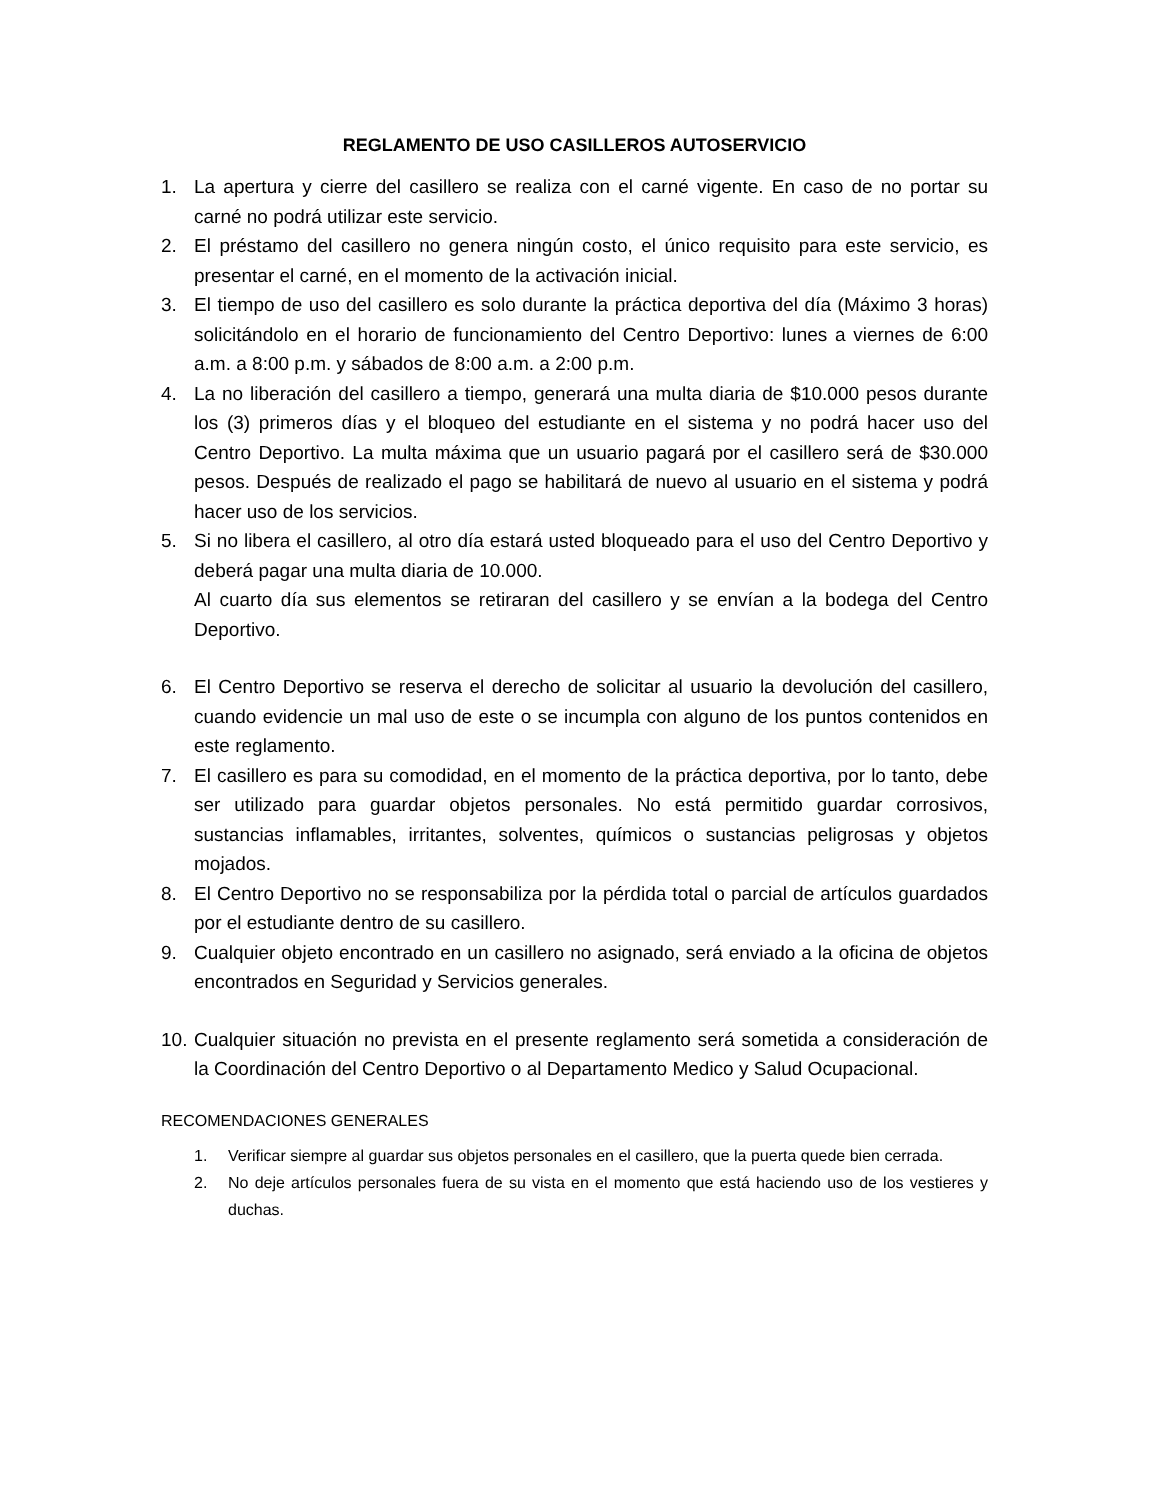REGLAMENTO DE USO CASILLEROS AUTOSERVICIO
1. La apertura y cierre del casillero se realiza con el carné vigente. En caso de no portar su carné no podrá utilizar este servicio.
2. El préstamo del casillero no genera ningún costo, el único requisito para este servicio, es presentar el carné, en el momento de la activación inicial.
3. El tiempo de uso del casillero es solo durante la práctica deportiva del día (Máximo 3 horas) solicitándolo en el horario de funcionamiento del Centro Deportivo: lunes a viernes de 6:00 a.m. a 8:00 p.m. y sábados de 8:00 a.m. a 2:00 p.m.
4. La no liberación del casillero a tiempo, generará una multa diaria de $10.000 pesos durante los (3) primeros días y el bloqueo del estudiante en el sistema y no podrá hacer uso del Centro Deportivo. La multa máxima que un usuario pagará por el casillero será de $30.000 pesos. Después de realizado el pago se habilitará de nuevo al usuario en el sistema y podrá hacer uso de los servicios.
5. Si no libera el casillero, al otro día estará usted bloqueado para el uso del Centro Deportivo y deberá pagar una multa diaria de 10.000.
Al cuarto día sus elementos se retiraran del casillero y se envían a la bodega del Centro Deportivo.
6. El Centro Deportivo se reserva el derecho de solicitar al usuario la devolución del casillero, cuando evidencie un mal uso de este o se incumpla con alguno de los puntos contenidos en este reglamento.
7. El casillero es para su comodidad, en el momento de la práctica deportiva, por lo tanto, debe ser utilizado para guardar objetos personales. No está permitido guardar corrosivos, sustancias inflamables, irritantes, solventes, químicos o sustancias peligrosas y objetos mojados.
8. El Centro Deportivo no se responsabiliza por la pérdida total o parcial de artículos guardados por el estudiante dentro de su casillero.
9. Cualquier objeto encontrado en un casillero no asignado, será enviado a la oficina de objetos encontrados en Seguridad y Servicios generales.
10. Cualquier situación no prevista en el presente reglamento será sometida a consideración de la Coordinación del Centro Deportivo o al Departamento Medico y Salud Ocupacional.
RECOMENDACIONES GENERALES
1. Verificar siempre al guardar sus objetos personales en el casillero, que la puerta quede bien cerrada.
2. No deje artículos personales fuera de su vista en el momento que está haciendo uso de los vestieres y duchas.